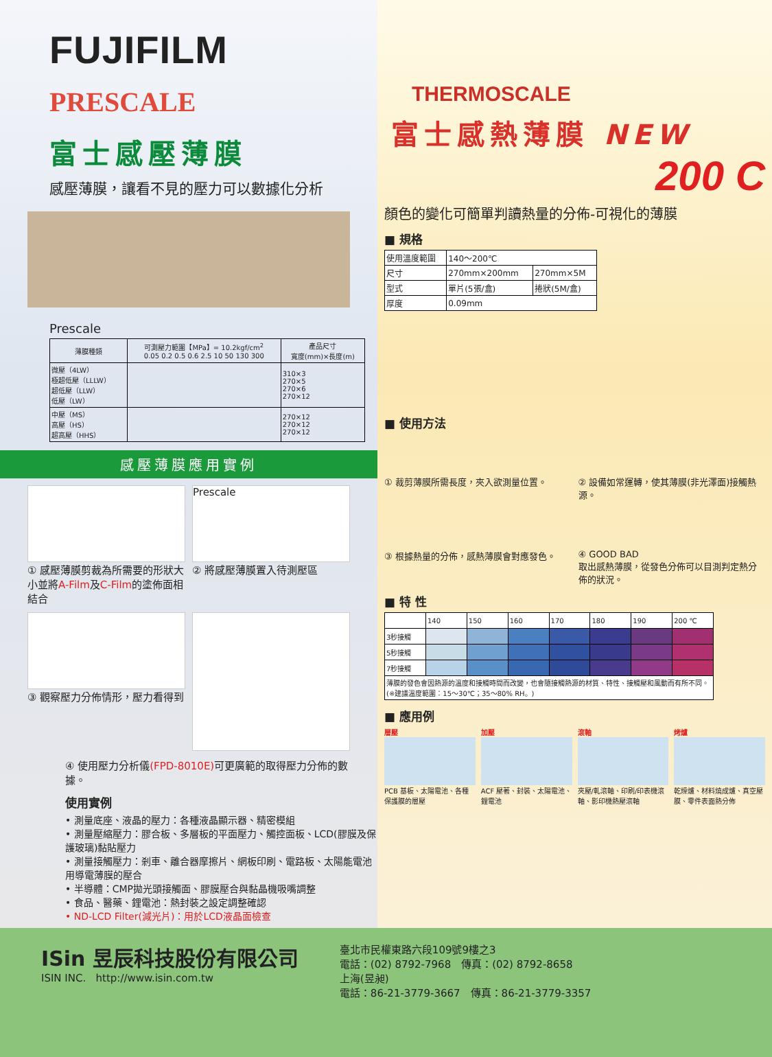FUJIFILM
PRESCALE
富士感壓薄膜
感壓薄膜，讓看不見的壓力可以數據化分析
Prescale
| 薄膜種類 | 可測壓力範圍【MPa】= 10.2kgf/cm<sup>2</sup> 0.05 0.2 0.5 0.6 2.5 10 50 130 300 | 產品尺寸 寬度(mm)×長度(m) |
| --- | --- | --- |
| 微壓（4LW） 極超低壓（LLLW） 超低壓（LLW） 低壓（LW） | | 310×3 270×5 270×6 270×12 |
| 中壓（MS） 高壓（HS） 超高壓（HHS） | | 270×12 270×12 270×12 |
感壓薄膜應用實例
① 感壓薄膜剪裁為所需要的形狀大小並將A-Film及C-Film的塗佈面相結合
Prescale
② 將感壓薄膜置入待測壓區
③ 觀察壓力分佈情形，壓力看得到
④ 使用壓力分析儀(FPD-8010E) 可更廣範的取得壓力分佈的數據。
使用實例
• 測量底座、液晶的壓力：各種液晶顯示器、精密模組
• 測量壓縮壓力：膠合板、多層板的平面壓力、觸控面板、LCD(膠膜及保護玻璃)黏貼壓力
• 測量接觸壓力：剎車、離合器摩擦片、網板印刷、電路板、太陽能電池用導電薄膜的壓合
• 半導體：CMP拋光頭接觸面、膠膜壓合與黏晶機吸嘴調整
• 食品、醫藥、鋰電池：熱封裝之設定調整確認
• ND-LCD Filter(減光片)：用於LCD液晶面檢查
THERMOSCALE
富士感熱薄膜 NEW
200 C
顏色的變化可簡單判讀熱量的分佈-可視化的薄膜
■ 規格
| 使用溫度範圍 | 140～200℃ | |
| 尺寸 | 270mm×200mm | 270mm×5M |
| 型式 | 單片(5張/盒) | 捲狀(5M/盒) |
| 厚度 | 0.09mm | |
■ 使用方法
① 裁剪薄膜所需長度，夾入欲測量位置。
② 設備如常運轉，使其薄膜(非光澤面)接觸熱源。
③ 根據熱量的分佈，感熱薄膜會對應發色。
④ GOOD BAD
取出感熱薄膜，從發色分佈可以目測判定熱分佈的狀況。
■ 特 性
| | 140 | 150 | 160 | 170 | 180 | 190 | 200 ℃ |
| 3秒接觸 | | | | | | | |
| 5秒接觸 | | | | | | | |
| 7秒接觸 | | | | | | | |
| 薄膜的發色會因熱源的溫度和接觸時間而改變，也會隨接觸熱源的材質、特性、接觸壓和風動而有所不同。(※建議溫度範圍：15～30℃；35～80% RH。) | | | | | | | |
■ 應用例
層壓
PCB 基板、太陽電池、各種保護膜的層壓
加壓
ACF 壓著、封裝、太陽電池、鋰電池
滾軸
夾壓/軋滾軸、印刷/印表機滾軸、影印機熱壓滾軸
烤爐
乾燥爐、材料燒成爐、真空壓膜、零件表面熱分佈
ISin 昱辰科技股份有限公司
ISIN INC. http://www.isin.com.tw
臺北市民權東路六段109號9樓之3
電話：(02) 8792-7968　傳真：(02) 8792-8658
上海(昱昶)
電話：86-21-3779-3667　傳真：86-21-3779-3357